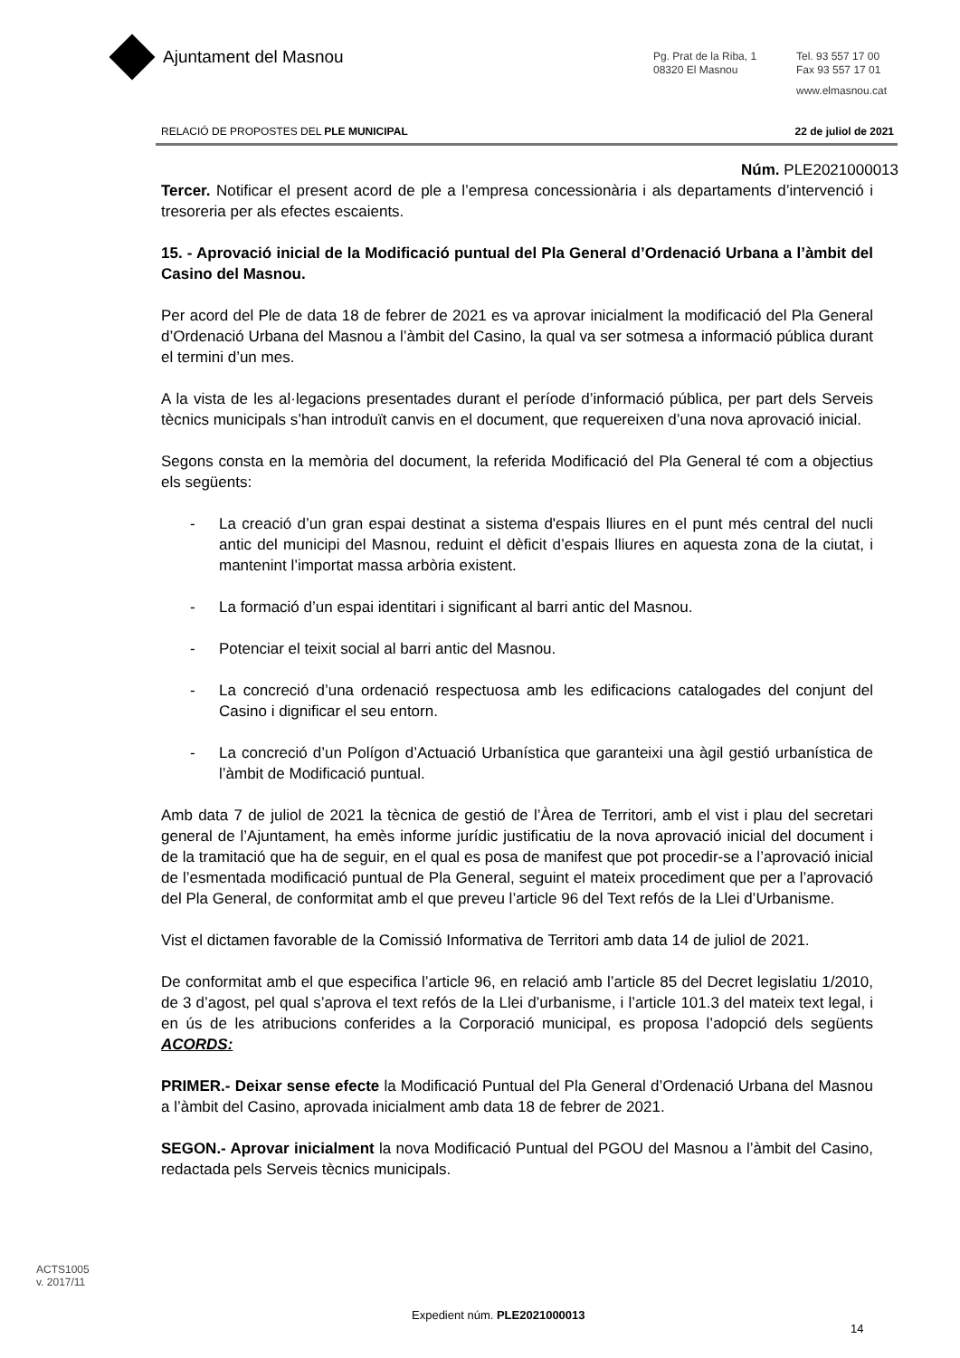Ajuntament del Masnou
Pg. Prat de la Riba, 1
08320 El Masnou
Tel. 93 557 17 00
Fax 93 557 17 01
www.elmasnou.cat
RELACIÓ DE PROPOSTES DEL PLE MUNICIPAL 22 de juliol de 2021
Núm. PLE2021000013
Tercer. Notificar el present acord de ple a l’empresa concessionària i als departaments d’intervenció i tresoreria per als efectes escaients.
15. - Aprovació inicial de la Modificació puntual del Pla General d’Ordenació Urbana a l’àmbit del Casino del Masnou.
Per acord del Ple de data 18 de febrer de 2021 es va aprovar inicialment la modificació del Pla General d’Ordenació Urbana del Masnou a l’àmbit del Casino, la qual va ser sotmesa a informació pública durant el termini d’un mes.
A la vista de les al·legacions presentades durant el període d’informació pública, per part dels Serveis tècnics municipals s’han introduït canvis en el document, que requereixen d’una nova aprovació inicial.
Segons consta en la memòria del document, la referida Modificació del Pla General té com a objectius els següents:
- La creació d’un gran espai destinat a sistema d'espais lliures en el punt més central del nucli antic del municipi del Masnou, reduint el dèficit d’espais lliures en aquesta zona de la ciutat, i mantenint l’importat massa arbòria existent.
- La formació d’un espai identitari i significant al barri antic del Masnou.
- Potenciar el teixit social al barri antic del Masnou.
- La concreció d’una ordenació respectuosa amb les edificacions catalogades del conjunt del Casino i dignificar el seu entorn.
- La concreció d’un Polígon d’Actuació Urbanística que garanteixi una àgil gestió urbanística de l’àmbit de Modificació puntual.
Amb data 7 de juliol de 2021 la tècnica de gestió de l’Àrea de Territori, amb el vist i plau del secretari general de l’Ajuntament, ha emès informe jurídic justificatiu de la nova aprovació inicial del document i de la tramitació que ha de seguir, en el qual es posa de manifest que pot procedir-se a l’aprovació inicial de l’esmentada modificació puntual de Pla General, seguint el mateix procediment que per a l’aprovació del Pla General, de conformitat amb el que preveu l’article 96 del Text refós de la Llei d’Urbanisme.
Vist el dictamen favorable de la Comissió Informativa de Territori amb data 14 de juliol de 2021.
De conformitat amb el que especifica l’article 96, en relació amb l’article 85 del Decret legislatiu 1/2010, de 3 d’agost, pel qual s’aprova el text refós de la Llei d’urbanisme, i l’article 101.3 del mateix text legal, i en ús de les atribucions conferides a la Corporació municipal, es proposa l’adopció dels següents ACORDS:
PRIMER.- Deixar sense efecte la Modificació Puntual del Pla General d’Ordenació Urbana del Masnou a l’àmbit del Casino, aprovada inicialment amb data 18 de febrer de 2021.
SEGON.- Aprovar inicialment la nova Modificació Puntual del PGOU del Masnou a l’àmbit del Casino, redactada pels Serveis tècnics municipals.
ACTS1005
v. 2017/11
Expedient núm. PLE2021000013
14